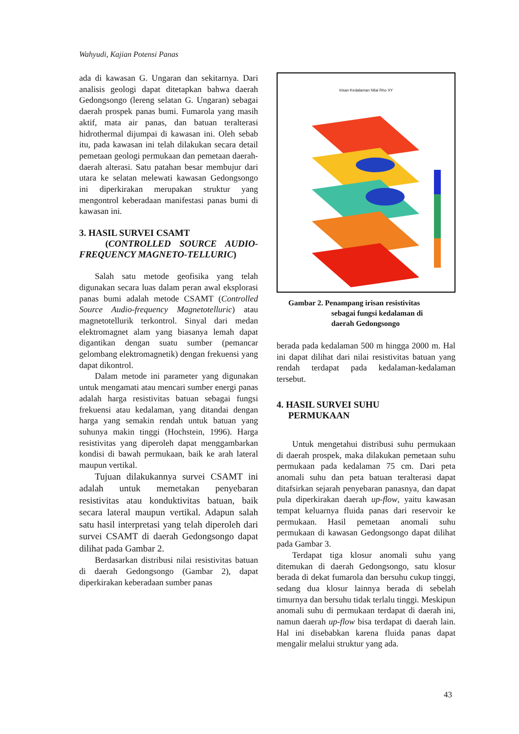Wahyudi, Kajian Potensi Panas
ada di kawasan G. Ungaran dan sekitarnya. Dari analisis geologi dapat ditetapkan bahwa daerah Gedongsongo (lereng selatan G. Ungaran) sebagai daerah prospek panas bumi. Fumarola yang masih aktif, mata air panas, dan batuan teralterasi hidrothermal dijumpai di kawasan ini. Oleh sebab itu, pada kawasan ini telah dilakukan secara detail pemetaan geologi permukaan dan pemetaan daerah-daerah alterasi. Satu patahan besar membujur dari utara ke selatan melewati kawasan Gedongsongo ini diperkirakan merupakan struktur yang mengontrol keberadaan manifestasi panas bumi di kawasan ini.
3. HASIL SURVEI CSAMT
(CONTROLLED SOURCE AUDIO-FREQUENCY MAGNETO-TELLURIC)
Salah satu metode geofisika yang telah digunakan secara luas dalam peran awal eksplorasi panas bumi adalah metode CSAMT (Controlled Source Audio-frequency Magnetotelluric) atau magnetotellurik terkontrol. Sinyal dari medan elektromagnet alam yang biasanya lemah dapat digantikan dengan suatu sumber (pemancar gelombang elektromagnetik) dengan frekuensi yang dapat dikontrol.
Dalam metode ini parameter yang digunakan untuk mengamati atau mencari sumber energi panas adalah harga resistivitas batuan sebagai fungsi frekuensi atau kedalaman, yang ditandai dengan harga yang semakin rendah untuk batuan yang suhunya makin tinggi (Hochstein, 1996). Harga resistivitas yang diperoleh dapat menggambarkan kondisi di bawah permukaan, baik ke arah lateral maupun vertikal.
Tujuan dilakukannya survei CSAMT ini adalah untuk memetakan penyebaran resistivitas atau konduktivitas batuan, baik secara lateral maupun vertikal. Adapun salah satu hasil interpretasi yang telah diperoleh dari survei CSAMT di daerah Gedongsongo dapat dilihat pada Gambar 2.
Berdasarkan distribusi nilai resistivitas batuan di daerah Gedongsongo (Gambar 2), dapat diperkirakan keberadaan sumber panas
Irisan Kedalaman Nilai Rho XY
Gambar 2. Penampang irisan resistivitas
sebagai fungsi kedalaman di
daerah Gedongsongo
berada pada kedalaman 500 m hingga 2000 m. Hal ini dapat dilihat dari nilai resistivitas batuan yang rendah terdapat pada kedalaman-kedalaman tersebut.
4. HASIL SURVEI SUHU
PERMUKAAN
Untuk mengetahui distribusi suhu permukaan di daerah prospek, maka dilakukan pemetaan suhu permukaan pada kedalaman 75 cm. Dari peta anomali suhu dan peta batuan teralterasi dapat ditafsirkan sejarah penyebaran panasnya, dan dapat pula diperkirakan daerah up-flow, yaitu kawasan tempat keluarnya fluida panas dari reservoir ke permukaan. Hasil pemetaan anomali suhu permukaan di kawasan Gedongsongo dapat dilihat pada Gambar 3.
Terdapat tiga klosur anomali suhu yang ditemukan di daerah Gedongsongo, satu klosur berada di dekat fumarola dan bersuhu cukup tinggi, sedang dua klosur lainnya berada di sebelah timurnya dan bersuhu tidak terlalu tinggi. Meskipun anomali suhu di permukaan terdapat di daerah ini, namun daerah up-flow bisa terdapat di daerah lain. Hal ini disebabkan karena fluida panas dapat mengalir melalui struktur yang ada.
43